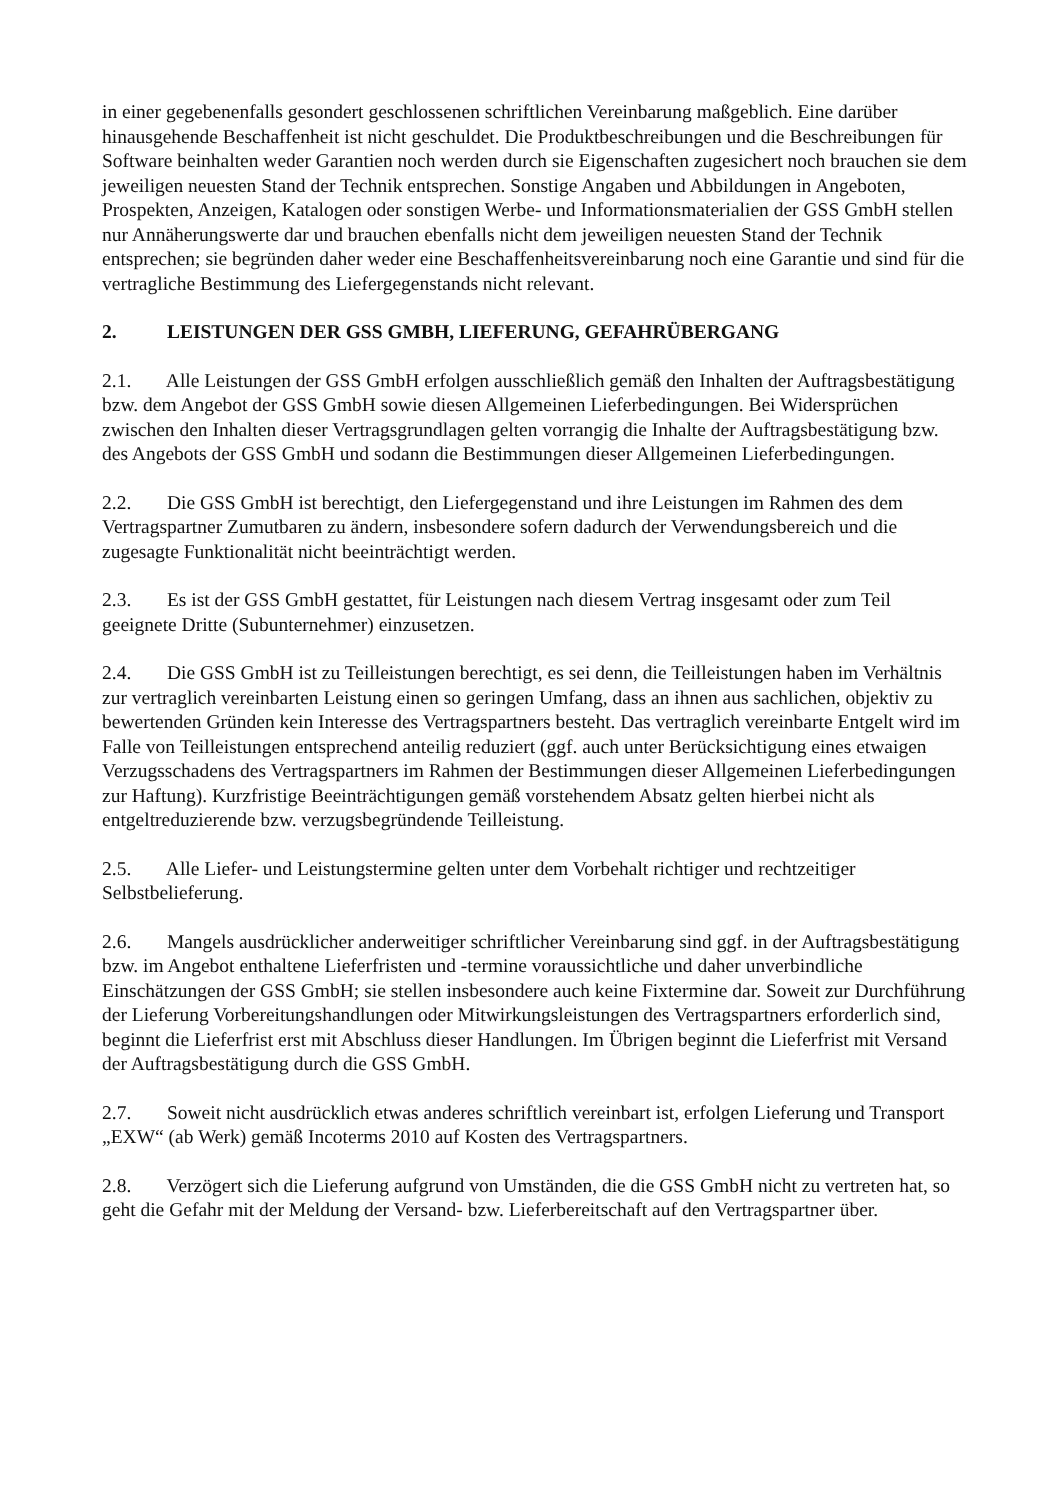in einer gegebenenfalls gesondert geschlossenen schriftlichen Vereinbarung maßgeblich. Eine darüber hinausgehende Beschaffenheit ist nicht geschuldet. Die Produktbeschreibungen und die Beschreibungen für Software beinhalten weder Garantien noch werden durch sie Eigenschaften zugesichert noch brauchen sie dem jeweiligen neuesten Stand der Technik entsprechen. Sonstige Angaben und Abbildungen in Angeboten, Prospekten, Anzeigen, Katalogen oder sonstigen Werbe- und Informationsmaterialien der GSS GmbH stellen nur Annäherungswerte dar und brauchen ebenfalls nicht dem jeweiligen neuesten Stand der Technik entsprechen; sie begründen daher weder eine Beschaffenheitsvereinbarung noch eine Garantie und sind für die vertragliche Bestimmung des Liefergegenstands nicht relevant.
2. LEISTUNGEN DER GSS GMBH, LIEFERUNG, GEFAHRÜBERGANG
2.1. Alle Leistungen der GSS GmbH erfolgen ausschließlich gemäß den Inhalten der Auftragsbestätigung bzw. dem Angebot der GSS GmbH sowie diesen Allgemeinen Lieferbedingungen. Bei Widersprüchen zwischen den Inhalten dieser Vertragsgrundlagen gelten vorrangig die Inhalte der Auftragsbestätigung bzw. des Angebots der GSS GmbH und sodann die Bestimmungen dieser Allgemeinen Lieferbedingungen.
2.2. Die GSS GmbH ist berechtigt, den Liefergegenstand und ihre Leistungen im Rahmen des dem Vertragspartner Zumutbaren zu ändern, insbesondere sofern dadurch der Verwendungsbereich und die zugesagte Funktionalität nicht beeinträchtigt werden.
2.3. Es ist der GSS GmbH gestattet, für Leistungen nach diesem Vertrag insgesamt oder zum Teil geeignete Dritte (Subunternehmer) einzusetzen.
2.4. Die GSS GmbH ist zu Teilleistungen berechtigt, es sei denn, die Teilleistungen haben im Verhältnis zur vertraglich vereinbarten Leistung einen so geringen Umfang, dass an ihnen aus sachlichen, objektiv zu bewertenden Gründen kein Interesse des Vertragspartners besteht. Das vertraglich vereinbarte Entgelt wird im Falle von Teilleistungen entsprechend anteilig reduziert (ggf. auch unter Berücksichtigung eines etwaigen Verzugsschadens des Vertragspartners im Rahmen der Bestimmungen dieser Allgemeinen Lieferbedingungen zur Haftung). Kurzfristige Beeinträchtigungen gemäß vorstehendem Absatz gelten hierbei nicht als entgeltreduzierende bzw. verzugsbegründende Teilleistung.
2.5. Alle Liefer- und Leistungstermine gelten unter dem Vorbehalt richtiger und rechtzeitiger Selbstbelieferung.
2.6. Mangels ausdrücklicher anderweitiger schriftlicher Vereinbarung sind ggf. in der Auftragsbestätigung bzw. im Angebot enthaltene Lieferfristen und -termine voraussichtliche und daher unverbindliche Einschätzungen der GSS GmbH; sie stellen insbesondere auch keine Fixtermine dar. Soweit zur Durchführung der Lieferung Vorbereitungshandlungen oder Mitwirkungsleistungen des Vertragspartners erforderlich sind, beginnt die Lieferfrist erst mit Abschluss dieser Handlungen. Im Übrigen beginnt die Lieferfrist mit Versand der Auftragsbestätigung durch die GSS GmbH.
2.7. Soweit nicht ausdrücklich etwas anderes schriftlich vereinbart ist, erfolgen Lieferung und Transport „EXW“ (ab Werk) gemäß Incoterms 2010 auf Kosten des Vertragspartners.
2.8. Verzögert sich die Lieferung aufgrund von Umständen, die die GSS GmbH nicht zu vertreten hat, so geht die Gefahr mit der Meldung der Versand- bzw. Lieferbereitschaft auf den Vertragspartner über.